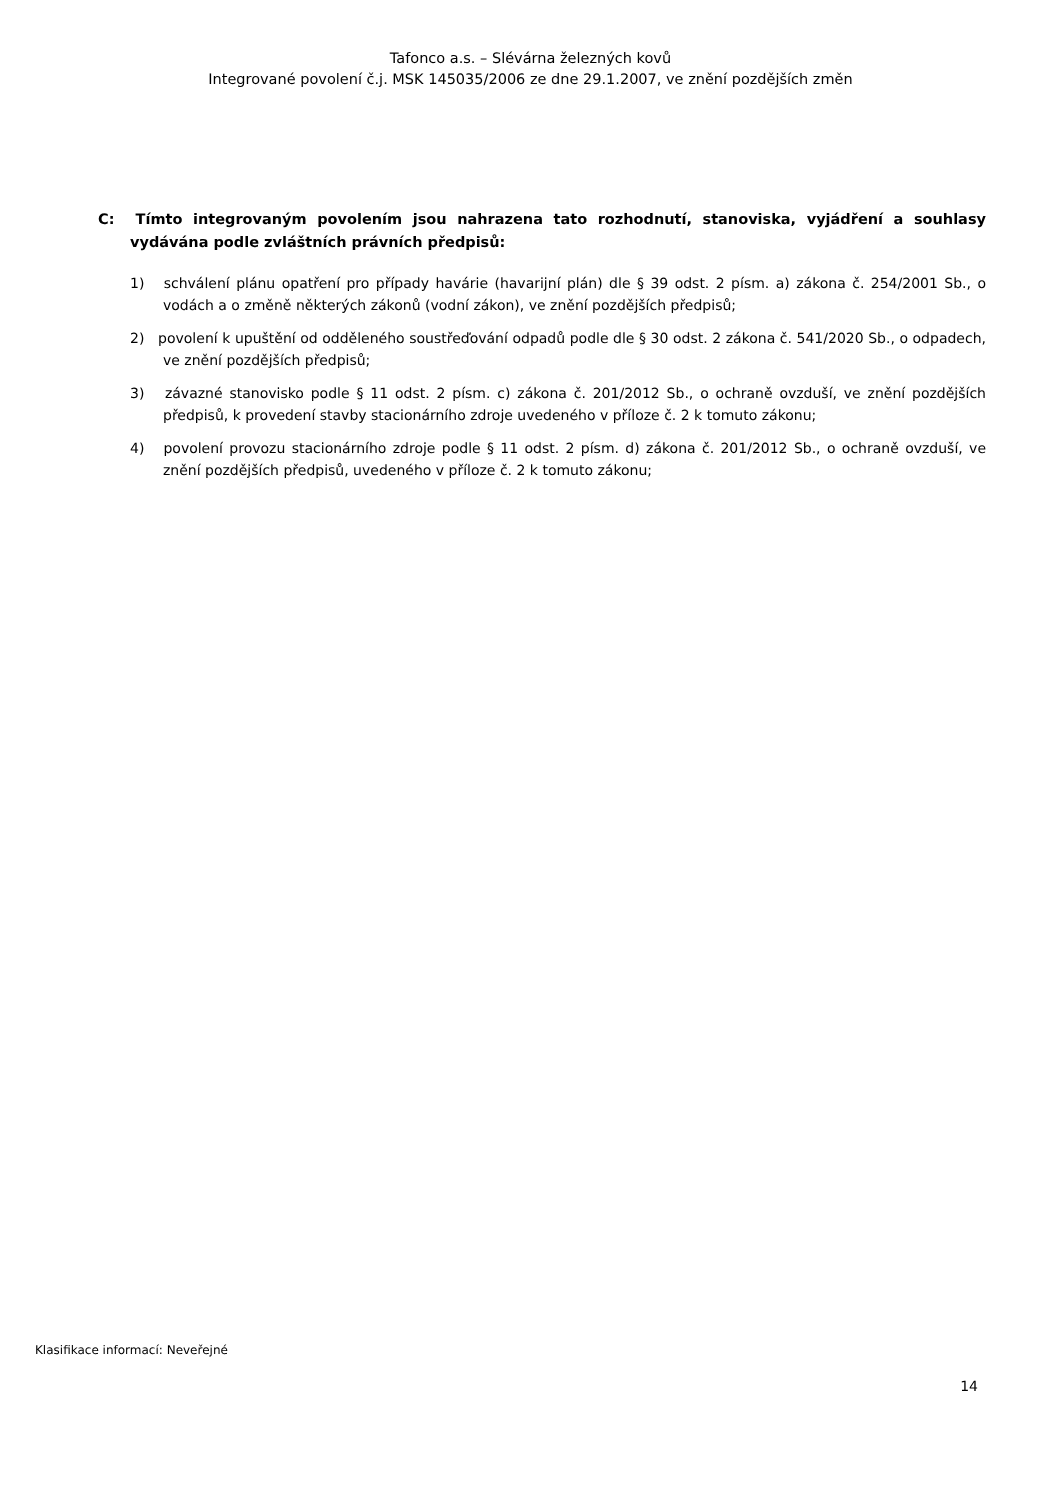Tafonco a.s. – Slévárna železných kovů
Integrované povolení č.j. MSK 145035/2006 ze dne 29.1.2007, ve znění pozdějších změn
C: Tímto integrovaným povolením jsou nahrazena tato rozhodnutí, stanoviska, vyjádření a souhlasy vydávána podle zvláštních právních předpisů:
1) schválení plánu opatření pro případy havárie (havarijní plán) dle § 39 odst. 2 písm. a) zákona č. 254/2001 Sb., o vodách a o změně některých zákonů (vodní zákon), ve znění pozdějších předpisů;
2) povolení k upuštění od odděleného soustřeďování odpadů podle dle § 30 odst. 2 zákona č. 541/2020 Sb., o odpadech, ve znění pozdějších předpisů;
3) závazné stanovisko podle § 11 odst. 2 písm. c) zákona č. 201/2012 Sb., o ochraně ovzduší, ve znění pozdějších předpisů, k provedení stavby stacionárního zdroje uvedeného v příloze č. 2 k tomuto zákonu;
4) povolení provozu stacionárního zdroje podle § 11 odst. 2 písm. d) zákona č. 201/2012 Sb., o ochraně ovzduší, ve znění pozdějších předpisů, uvedeného v příloze č. 2 k tomuto zákonu;
Klasifikace informací: Neveřejné
14